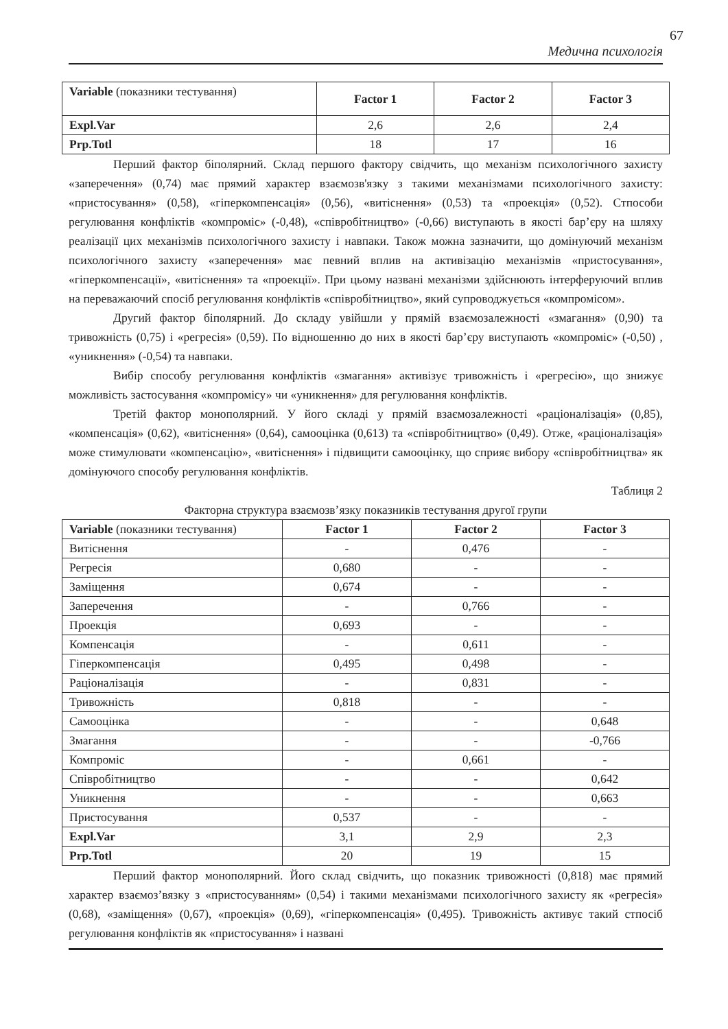67
Медична психологія
| Variable (показники тестування) | Factor 1 | Factor 2 | Factor 3 |
| Expl.Var | 2,6 | 2,6 | 2,4 |
| Prp.Totl | 18 | 17 | 16 |
Перший фактор біполярний. Склад першого фактору свідчить, що механізм психологічного захисту «заперечення» (0,74) має прямий характер взаємозв'язку з такими механізмами психологічного захисту: «пристосування» (0,58), «гіперкомпенсація» (0,56), «витіснення» (0,53) та «проекція» (0,52). Стпособи регулювання конфліктів «компроміс» (-0,48), «співробітництво» (-0,66) виступають в якості бар’єру на шляху реалізації цих механізмів психологічного захисту і навпаки. Також можна зазначити, що домінуючий механізм психологічного захисту «заперечення» має певний вплив на активізацію механізмів «пристосування», «гіперкомпенсації», «витіснення» та «проекції». При цьому названі механізми здійснюють інтерферуючий вплив на переважаючий спосіб регулювання конфліктів «співробітництво», який супроводжується «компромісом».
Другий фактор біполярний. До складу увійшли у прямій взаємозалежності «змагання» (0,90) та тривожність (0,75) і «регресія» (0,59). По відношенню до них в якості бар’єру виступають «компроміс» (-0,50) , «уникнення» (-0,54) та навпаки.
Вибір способу регулювання конфліктів «змагання» активізує тривожність і «регресію», що знижує можливість застосування «компромісу» чи «уникнення» для регулювання конфліктів.
Третій фактор монополярний. У його складі у прямій взаємозалежності «раціоналізація» (0,85), «компенсація» (0,62), «витіснення» (0,64), самооцінка (0,613) та «співробітництво» (0,49). Отже, «раціоналізація» може стимулювати «компенсацію», «витіснення» і підвищити самооцінку, що сприяє вибору «співробітництва» як домінуючого способу регулювання конфліктів.
Таблиця 2
Факторна структура взаємозв’язку показників тестування другої групи
| Variable (показники тестування) | Factor 1 | Factor 2 | Factor 3 |
| Витіснення | - | 0,476 | - |
| Регресія | 0,680 | - | - |
| Заміщення | 0,674 | - | - |
| Заперечення | - | 0,766 | - |
| Проекція | 0,693 | - | - |
| Компенсація | - | 0,611 | - |
| Гіперкомпенсація | 0,495 | 0,498 | - |
| Раціоналізація | - | 0,831 | - |
| Тривожність | 0,818 | - | - |
| Самооцінка | - | - | 0,648 |
| Змагання | - | - | -0,766 |
| Компроміс | - | 0,661 | - |
| Співробітництво | - | - | 0,642 |
| Уникнення | - | - | 0,663 |
| Пристосування | 0,537 | - | - |
| Expl.Var | 3,1 | 2,9 | 2,3 |
| Prp.Totl | 20 | 19 | 15 |
Перший фактор монополярний. Його склад свідчить, що показник тривожності (0,818) має прямий характер взаємоз’вязку з «пристосуванням» (0,54) і такими механізмами психологічного захисту як «регресія» (0,68), «заміщення» (0,67), «проекція» (0,69), «гіперкомпенсація» (0,495). Тривожність активує такий стпосіб регулювання конфліктів як «пристосування» і названі